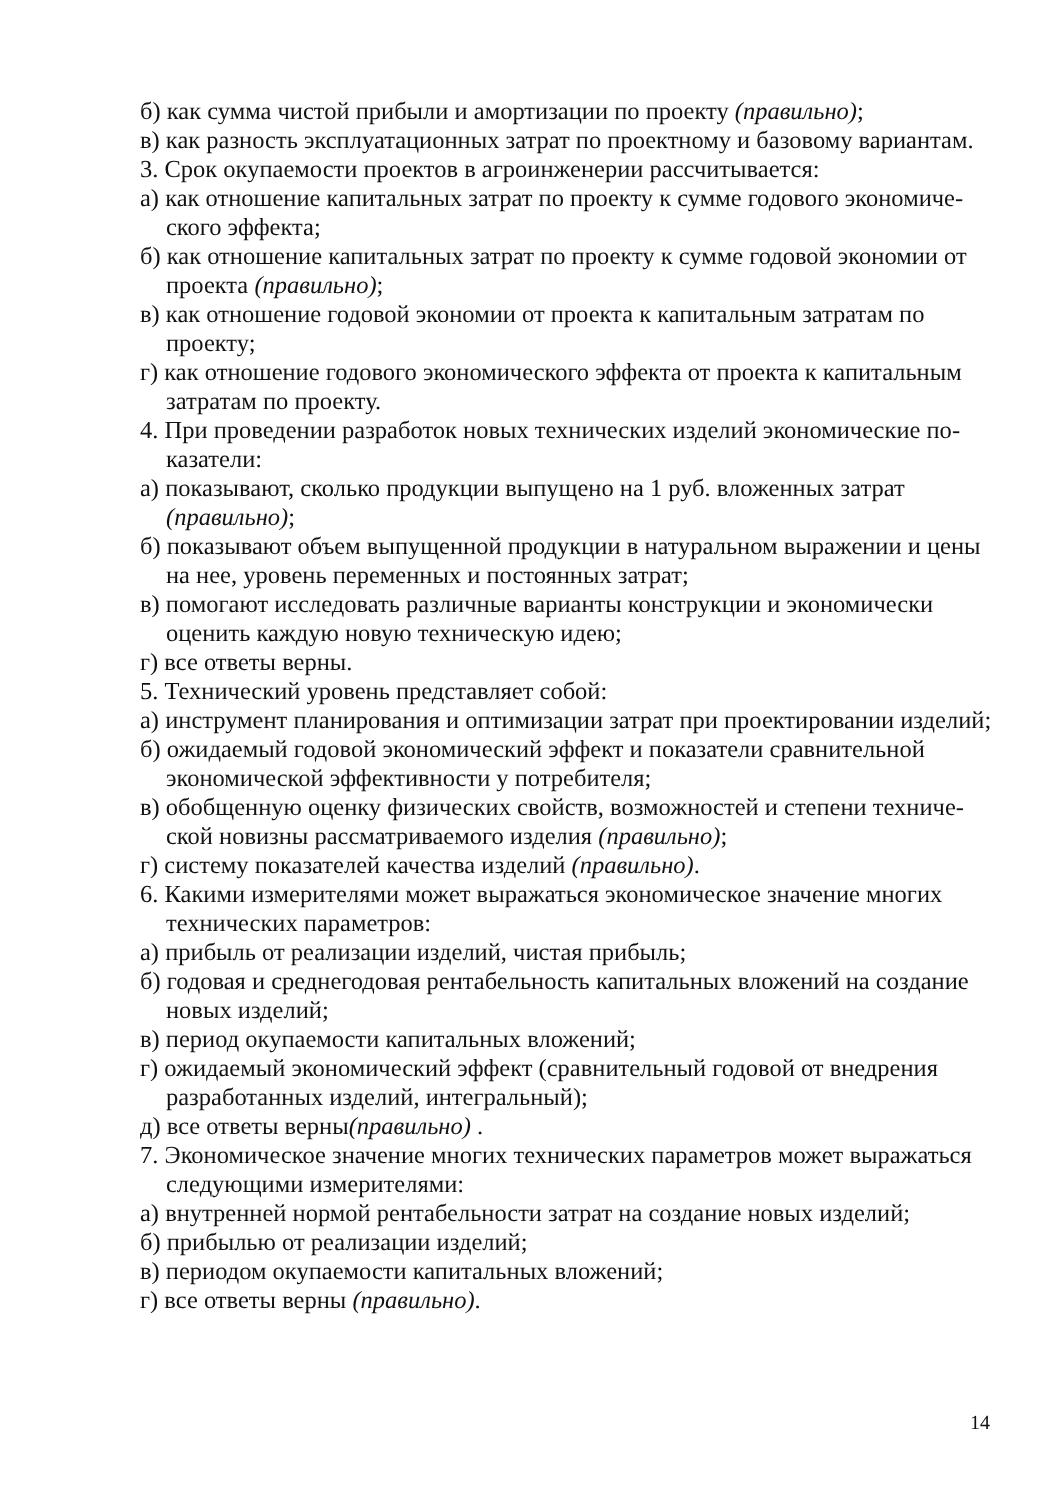б) как сумма чистой прибыли и амортизации по проекту (правильно);
в) как разность эксплуатационных затрат по проектному и базовому вариан­там.
3. Срок окупаемости проектов в агроинженерии рассчитывается:
а) как отношение капитальных затрат по проекту к сумме годового экономиче­ского эффекта;
б) как отношение капитальных затрат по проекту к сумме годовой экономии от проекта (правильно);
в) как отношение годовой экономии от проекта к капитальным затратам по проекту;
г) как отношение годового экономического эффекта от проекта к капитальным затратам по проекту.
4. При проведении разработок новых технических изделий экономические по­казатели:
а) показывают, сколько продукции выпущено на 1 руб. вложенных затрат (правильно);
б) показывают объем выпущенной продукции в натуральном выражении и цены на нее, уровень переменных и постоянных затрат;
в) помогают исследовать различные варианты конструкции и экономически оценить каждую новую техническую идею;
г) все ответы верны.
5. Технический уровень представляет собой:
а) инструмент планирования и оптимизации затрат при проектировании изде­лий;
б) ожидаемый годовой экономический эффект и показатели сравнительной экономической эффективности у потребителя;
в) обобщенную оценку физических свойств, возможностей и степени техниче­ской новизны рассматриваемого изделия (правильно);
г) систему показателей качества изделий (правильно).
6. Какими измерителями может выражаться экономическое значение многих технических параметров:
а) прибыль от реализации изделий, чистая прибыль;
б) годовая и среднегодовая рентабельность капитальных вложений на созда­ние новых изделий;
в) период окупаемости капитальных вложений;
г) ожидаемый экономический эффект (сравнительный годовой от внедрения разработанных изделий, интегральный);
д) все ответы верны(правильно) .
7. Экономическое значение многих технических параметров может выра­жаться следующими измерителями:
а) внутренней нормой рентабельности затрат на создание новых изделий;
б) прибылью от реализации изделий;
в) периодом окупаемости капитальных вложений;
г) все ответы верны (правильно).
14